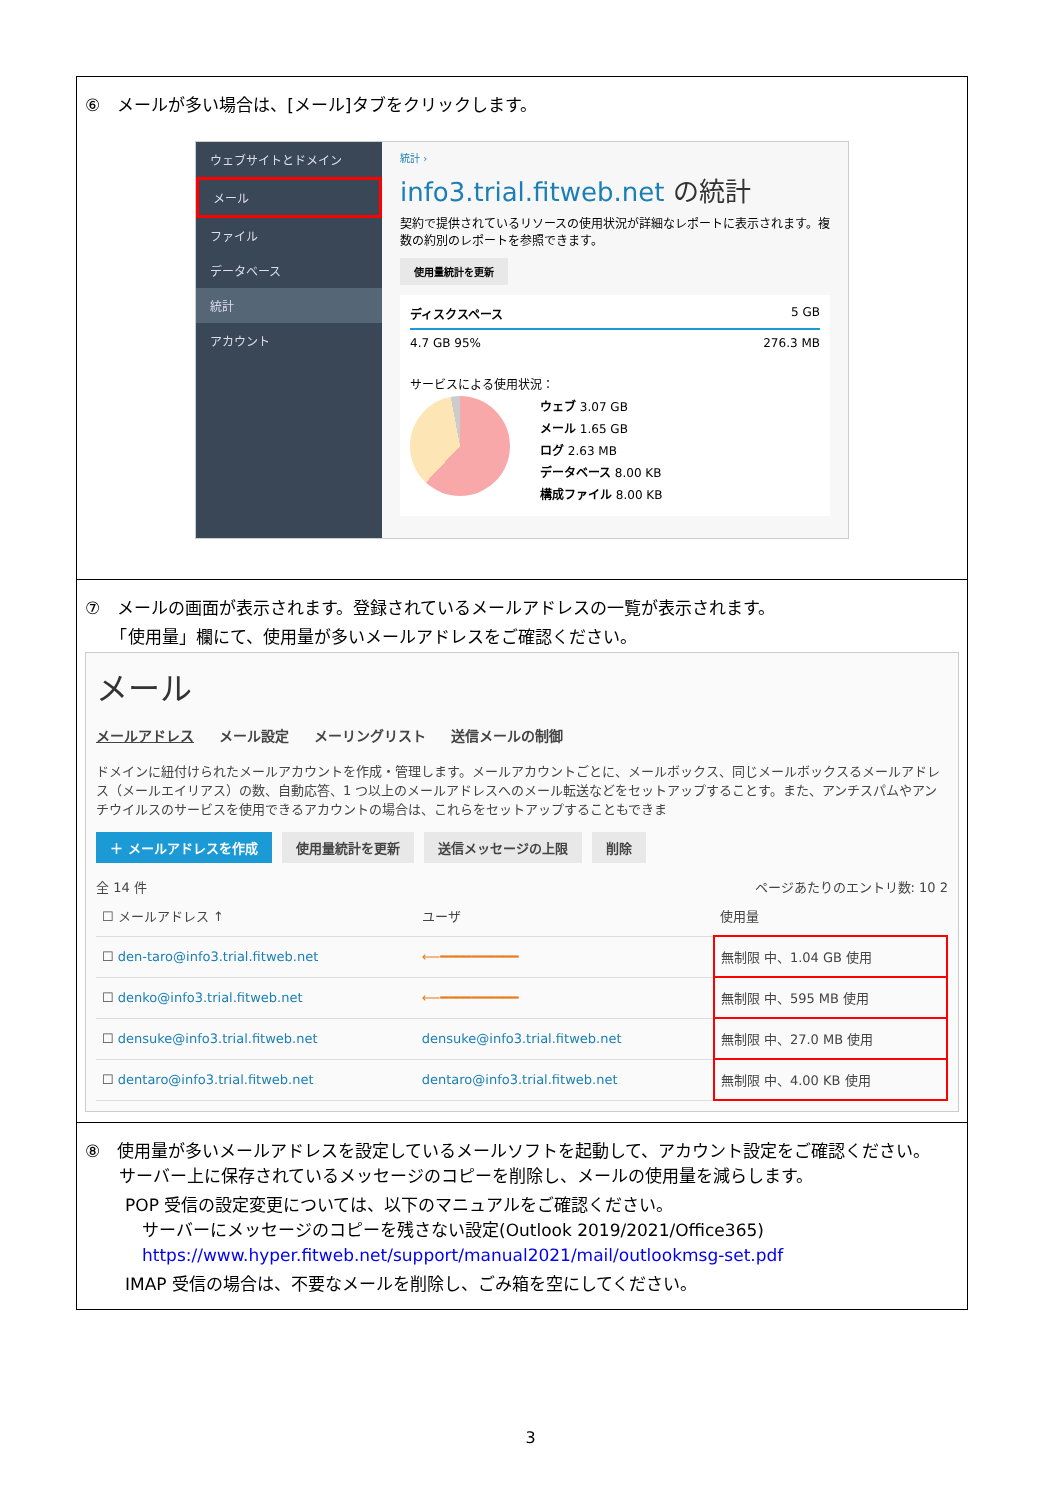⑥　メールが多い場合は、[メール]タブをクリックします。
ウェブサイトとドメイン
メール
ファイル
データベース
統計
アカウント
統計 ›
info3.trial.fitweb.net の統計
契約で提供されているリソースの使用状況が詳細なレポートに表示されます。複数の約別のレポートを参照できます。
使用量統計を更新
ディスクスペース 5 GB
4.7 GB 95% 276.3 MB
サービスによる使用状況：
ウェブ 3.07 GB
メール 1.65 GB
ログ 2.63 MB
データベース 8.00 KB
構成ファイル 8.00 KB
⑦　メールの画面が表示されます。登録されているメールアドレスの一覧が表示されます。
　　「使用量」欄にて、使用量が多いメールアドレスをご確認ください。
メール
メールアドレス メール設定 メーリングリスト 送信メールの制御
ドメインに紐付けられたメールアカウントを作成・管理します。メールアカウントごとに、メールボックス、同じメールボックスるメールアドレス（メールエイリアス）の数、自動応答、1 つ以上のメールアドレスへのメール転送などをセットアップすることす。また、アンチスパムやアンチウイルスのサービスを使用できるアカウントの場合は、これらをセットアップすることもできま
＋ メールアドレスを作成 使用量統計を更新 送信メッセージの上限 削除
全 14 件 ページあたりのエントリ数: 10 2
| ☐ メールアドレス ↑ | ユーザ | 使用量 |
| --- | --- | --- |
| ☐ den-taro@info3.trial.fitweb.net | ⟵━━━━━━━━━━ | 無制限 中、1.04 GB 使用 |
| ☐ denko@info3.trial.fitweb.net | ⟵━━━━━━━━━━ | 無制限 中、595 MB 使用 |
| ☐ densuke@info3.trial.fitweb.net | densuke@info3.trial.fitweb.net | 無制限 中、27.0 MB 使用 |
| ☐ dentaro@info3.trial.fitweb.net | dentaro@info3.trial.fitweb.net | 無制限 中、4.00 KB 使用 |
⑧　使用量が多いメールアドレスを設定しているメールソフトを起動して、アカウント設定をご確認ください。
　　サーバー上に保存されているメッセージのコピーを削除し、メールの使用量を減らします。
POP 受信の設定変更については、以下のマニュアルをご確認ください。
　サーバーにメッセージのコピーを残さない設定(Outlook 2019/2021/Office365)
　https://www.hyper.fitweb.net/support/manual2021/mail/outlookmsg-set.pdf
IMAP 受信の場合は、不要なメールを削除し、ごみ箱を空にしてください。
3